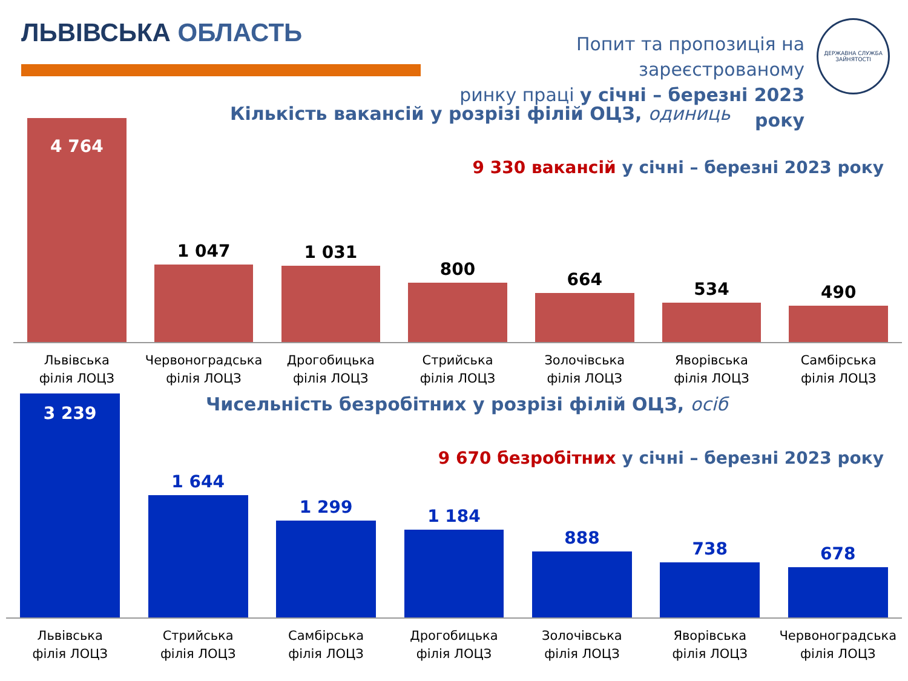ЛЬВІВСЬКА ОБЛАСТЬ
Попит та пропозиція на зареєстрованому
ринку праці у січні – березні 2023 року
ДЕРЖАВНА СЛУЖБА ЗАЙНЯТОСТІ
Кількість вакансій у розрізі філій ОЦЗ, одиниць
9 330 вакансій у січні – березні 2023 року
4 764
1 047
1 031
800
664
534
490
Львівська
філія ЛОЦЗ
Червоноградська
філія ЛОЦЗ
Дрогобицька
філія ЛОЦЗ
Стрийська
філія ЛОЦЗ
Золочівська
філія ЛОЦЗ
Яворівська
філія ЛОЦЗ
Самбірська
філія ЛОЦЗ
Чисельність безробітних у розрізі філій ОЦЗ, осіб
9 670 безробітних у січні – березні 2023 року
3 239
1 644
1 299
1 184
888
738
678
Львівська
філія ЛОЦЗ
Стрийська
філія ЛОЦЗ
Самбірська
філія ЛОЦЗ
Дрогобицька
філія ЛОЦЗ
Золочівська
філія ЛОЦЗ
Яворівська
філія ЛОЦЗ
Червоноградська
філія ЛОЦЗ